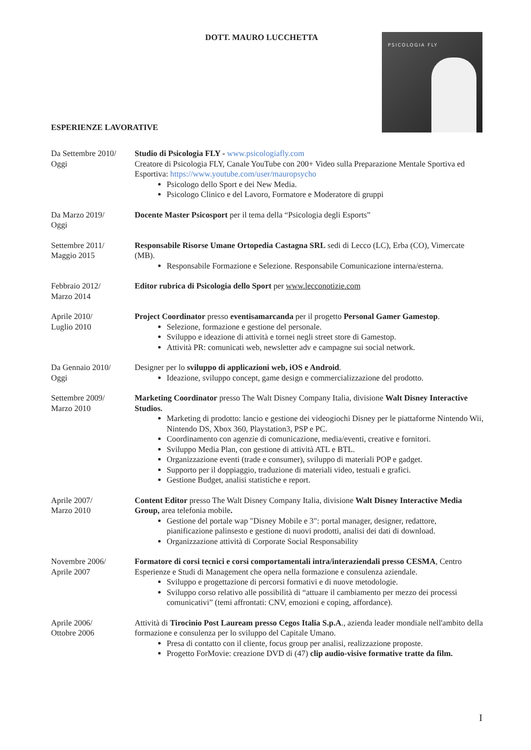DOTT. MAURO LUCCHETTA PSICOLOGIA FLY
ESPERIENZE LAVORATIVE
Da Settembre 2010/
Oggi
Studio di Psicologia FLY - www.psicologiafly.com
Creatore di Psicologia FLY, Canale YouTube con 200+ Video sulla Preparazione Mentale Sportiva ed Esportiva: https://www.youtube.com/user/mauropsycho
Psicologo dello Sport e dei New Media.
Psicologo Clinico e del Lavoro, Formatore e Moderatore di gruppi
Da Marzo 2019/
Oggi
Docente Master Psicosport per il tema della “Psicologia degli Esports”
Settembre 2011/
Maggio 2015
Responsabile Risorse Umane Ortopedia Castagna SRL sedi di Lecco (LC), Erba (CO), Vimercate (MB).
Responsabile Formazione e Selezione. Responsabile Comunicazione interna/esterna.
Febbraio 2012/
Marzo 2014
Editor rubrica di Psicologia dello Sport per www.lecconotizie.com
Aprile 2010/
Luglio 2010
Project Coordinator presso eventisamarcanda per il progetto Personal Gamer Gamestop.
Selezione, formazione e gestione del personale.
Sviluppo e ideazione di attività e tornei negli street store di Gamestop.
Attività PR: comunicati web, newsletter adv e campagne sui social network.
Da Gennaio 2010/
Oggi
Designer per lo sviluppo di applicazioni web, iOS e Android.
Ideazione, sviluppo concept, game design e commercializzazione del prodotto.
Settembre 2009/
Marzo 2010
Marketing Coordinator presso The Walt Disney Company Italia, divisione Walt Disney Interactive Studios.
Marketing di prodotto: lancio e gestione dei videogiochi Disney per le piattaforme Nintendo Wii, Nintendo DS, Xbox 360, Playstation3, PSP e PC.
Coordinamento con agenzie di comunicazione, media/eventi, creative e fornitori.
Sviluppo Media Plan, con gestione di attività ATL e BTL.
Organizzazione eventi (trade e consumer), sviluppo di materiali POP e gadget.
Supporto per il doppiaggio, traduzione di materiali video, testuali e grafici.
Gestione Budget, analisi statistiche e report.
Aprile 2007/
Marzo 2010
Content Editor presso The Walt Disney Company Italia, divisione Walt Disney Interactive Media Group, area telefonia mobile.
Gestione del portale wap "Disney Mobile e 3": portal manager, designer, redattore, pianificazione palinsesto e gestione di nuovi prodotti, analisi dei dati di download.
Organizzazione attività di Corporate Social Responsability
Novembre 2006/
Aprile 2007
Formatore di corsi tecnici e corsi comportamentali intra/interaziendali presso CESMA, Centro Esperienze e Studi di Management che opera nella formazione e consulenza aziendale.
Sviluppo e progettazione di percorsi formativi e di nuove metodologie.
Sviluppo corso relativo alle possibilità di “attuare il cambiamento per mezzo dei processi comunicativi” (temi affrontati: CNV, emozioni e coping, affordance).
Aprile 2006/
Ottobre 2006
Attività di Tirocinio Post Lauream presso Cegos Italia S.p.A., azienda leader mondiale nell'ambito della formazione e consulenza per lo sviluppo del Capitale Umano.
Presa di contatto con il cliente, focus group per analisi, realizzazione proposte.
Progetto ForMovie: creazione DVD di (47) clip audio-visive formative tratte da film.
I